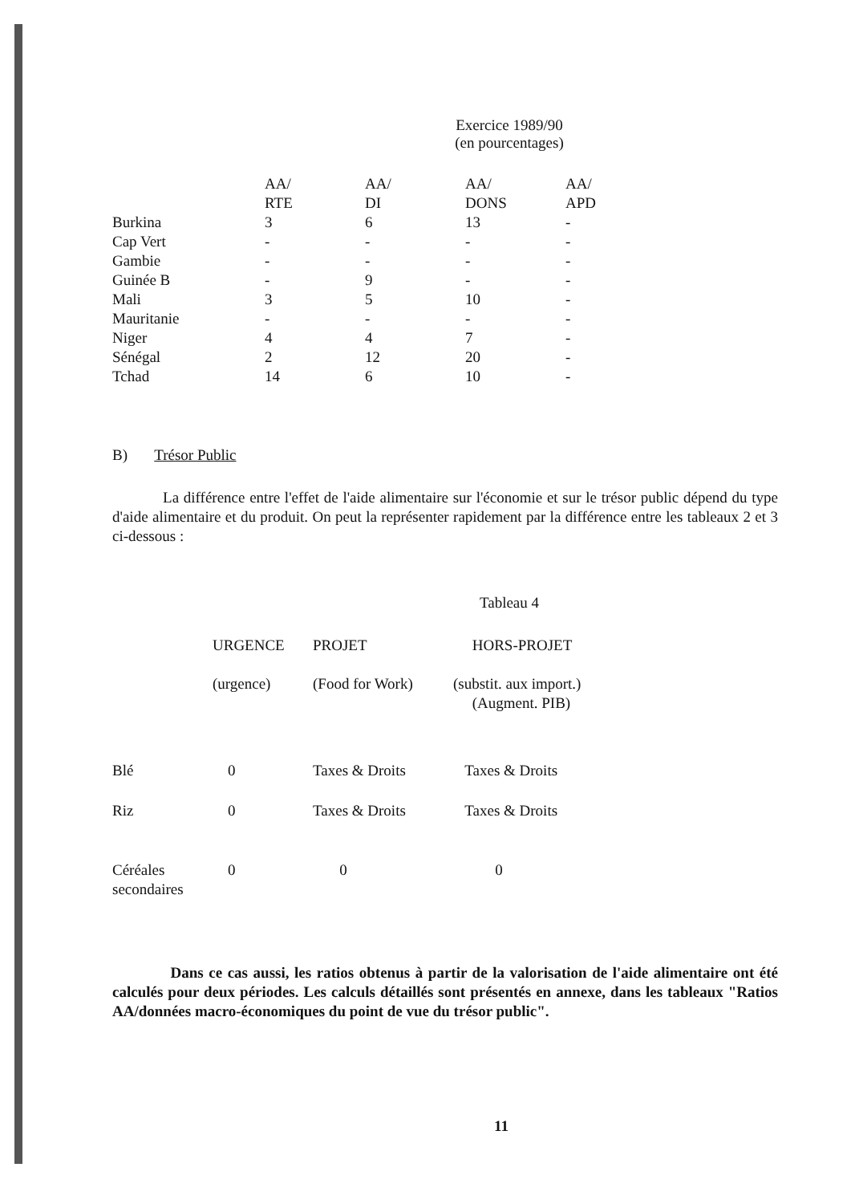Exercice 1989/90
(en pourcentages)
| | AA/ RTE | AA/ DI | AA/ DONS | AA/ APD |
| --- | --- | --- | --- | --- |
| Burkina | 3 | 6 | 13 | - |
| Cap Vert | - | - | - | - |
| Gambie | - | - | - | - |
| Guinée B | - | 9 | - | - |
| Mali | 3 | 5 | 10 | - |
| Mauritanie | - | - | - | - |
| Niger | 4 | 4 | 7 | - |
| Sénégal | 2 | 12 | 20 | - |
| Tchad | 14 | 6 | 10 | - |
B) Trésor Public
La différence entre l'effet de l'aide alimentaire sur l'économie et sur le trésor public dépend du type d'aide alimentaire et du produit. On peut la représenter rapidement par la différence entre les tableaux 2 et 3 ci-dessous :
Tableau 4
| | URGENCE (urgence) | PROJET (Food for Work) | HORS-PROJET (substit. aux import.) (Augment. PIB) |
| --- | --- | --- | --- |
| Blé | 0 | Taxes & Droits | Taxes & Droits |
| Riz | 0 | Taxes & Droits | Taxes & Droits |
| Céréales secondaires | 0 | 0 | 0 |
Dans ce cas aussi, les ratios obtenus à partir de la valorisation de l'aide alimentaire ont été calculés pour deux périodes. Les calculs détaillés sont présentés en annexe, dans les tableaux "Ratios AA/données macro-économiques du point de vue du trésor public".
11